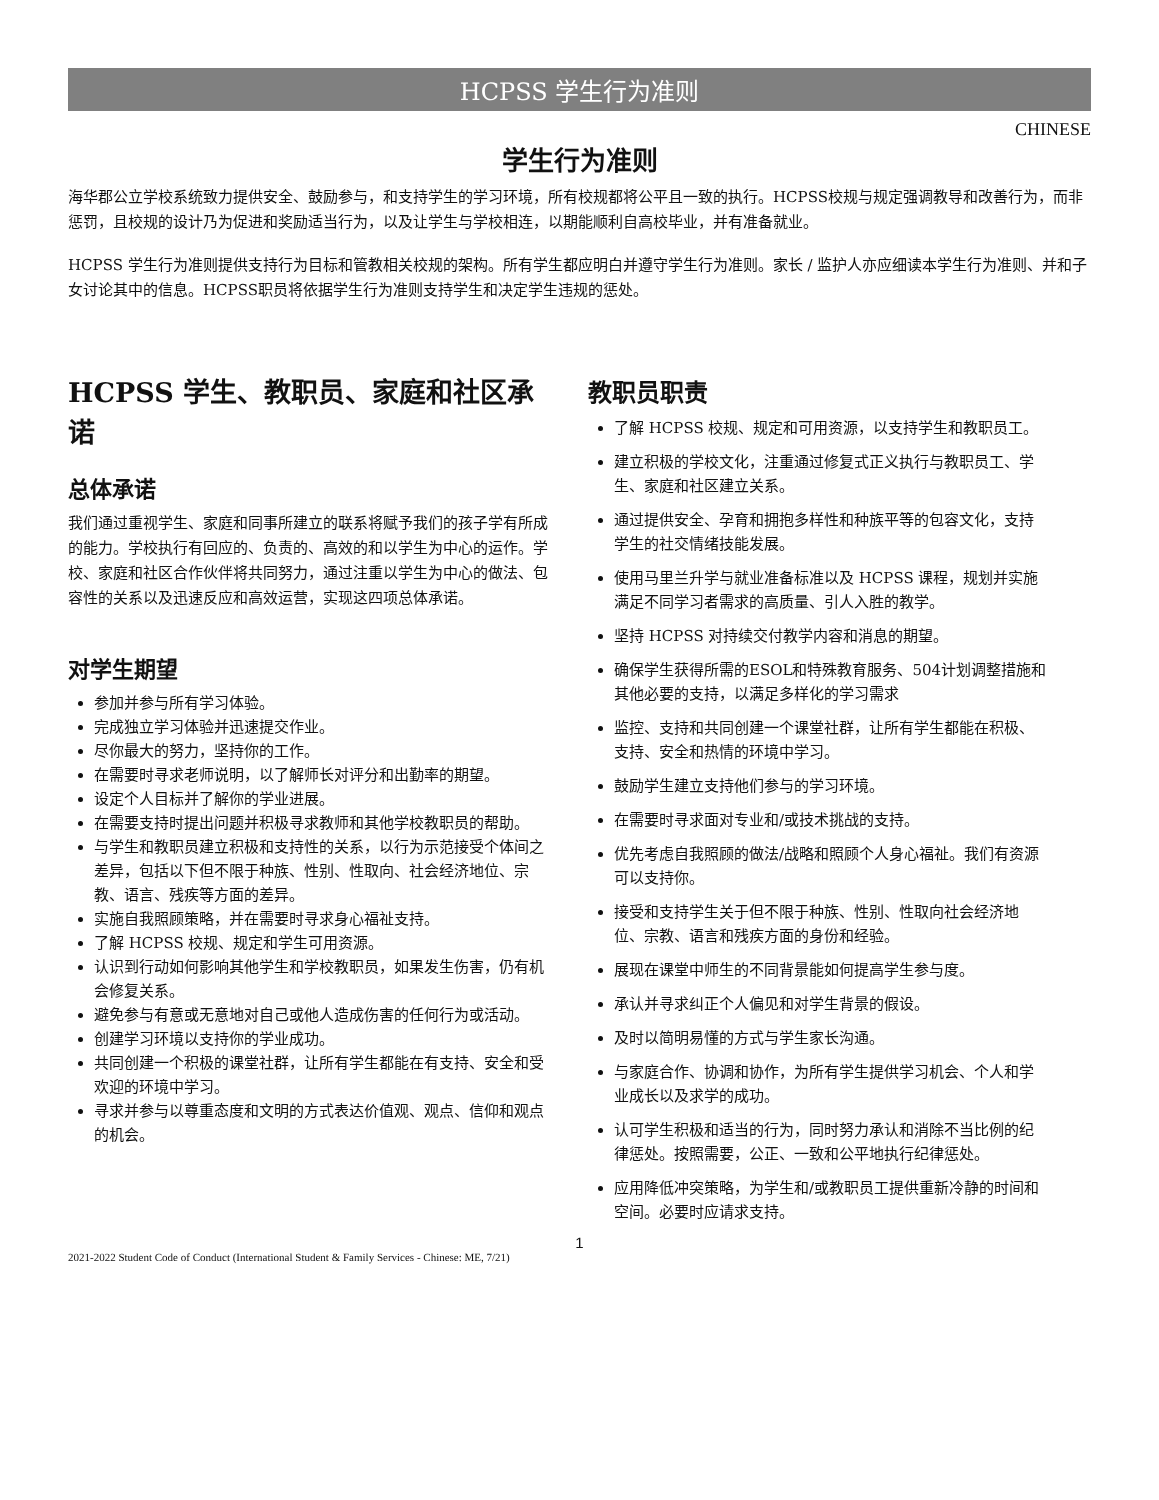HCPSS 学生行为准则
CHINESE
学生行为准则
海华郡公立学校系统致力提供安全、鼓励参与，和支持学生的学习环境，所有校规都将公平且一致的执行。HCPSS校规与规定强调教导和改善行为，而非惩罚，且校规的设计乃为促进和奖励适当行为，以及让学生与学校相连，以期能顺利自高校毕业，并有准备就业。
HCPSS 学生行为准则提供支持行为目标和管教相关校规的架构。所有学生都应明白并遵守学生行为准则。家长 / 监护人亦应细读本学生行为准则、并和子女讨论其中的信息。HCPSS职员将依据学生行为准则支持学生和决定学生违规的惩处。
HCPSS 学生、教职员、家庭和社区承诺
总体承诺
我们通过重视学生、家庭和同事所建立的联系将赋予我们的孩子学有所成的能力。学校执行有回应的、负责的、高效的和以学生为中心的运作。学校、家庭和社区合作伙伴将共同努力，通过注重以学生为中心的做法、包容性的关系以及迅速反应和高效运营，实现这四项总体承诺。
对学生期望
参加并参与所有学习体验。
完成独立学习体验并迅速提交作业。
尽你最大的努力，坚持你的工作。
在需要时寻求老师说明，以了解师长对评分和出勤率的期望。
设定个人目标并了解你的学业进展。
在需要支持时提出问题并积极寻求教师和其他学校教职员的帮助。
与学生和教职员建立积极和支持性的关系，以行为示范接受个体间之差异，包括以下但不限于种族、性别、性取向、社会经济地位、宗教、语言、残疾等方面的差异。
实施自我照顾策略，并在需要时寻求身心福祉支持。
了解 HCPSS 校规、规定和学生可用资源。
认识到行动如何影响其他学生和学校教职员，如果发生伤害，仍有机会修复关系。
避免参与有意或无意地对自己或他人造成伤害的任何行为或活动。
创建学习环境以支持你的学业成功。
共同创建一个积极的课堂社群，让所有学生都能在有支持、安全和受欢迎的环境中学习。
寻求并参与以尊重态度和文明的方式表达价值观、观点、信仰和观点的机会。
教职员职责
了解 HCPSS 校规、规定和可用资源，以支持学生和教职员工。
建立积极的学校文化，注重通过修复式正义执行与教职员工、学生、家庭和社区建立关系。
通过提供安全、孕育和拥抱多样性和种族平等的包容文化，支持学生的社交情绪技能发展。
使用马里兰升学与就业准备标准以及 HCPSS 课程，规划并实施满足不同学习者需求的高质量、引人入胜的教学。
坚持 HCPSS 对持续交付教学内容和消息的期望。
确保学生获得所需的ESOL和特殊教育服务、504计划调整措施和其他必要的支持，以满足多样化的学习需求
监控、支持和共同创建一个课堂社群，让所有学生都能在积极、支持、安全和热情的环境中学习。
鼓励学生建立支持他们参与的学习环境。
在需要时寻求面对专业和/或技术挑战的支持。
优先考虑自我照顾的做法/战略和照顾个人身心福祉。我们有资源可以支持你。
接受和支持学生关于但不限于种族、性别、性取向社会经济地位、宗教、语言和残疾方面的身份和经验。
展现在课堂中师生的不同背景能如何提高学生参与度。
承认并寻求纠正个人偏见和对学生背景的假设。
及时以简明易懂的方式与学生家长沟通。
与家庭合作、协调和协作，为所有学生提供学习机会、个人和学业成长以及求学的成功。
认可学生积极和适当的行为，同时努力承认和消除不当比例的纪律惩处。按照需要，公正、一致和公平地执行纪律惩处。
应用降低冲突策略，为学生和/或教职员工提供重新冷静的时间和空间。必要时应请求支持。
1
2021-2022 Student Code of Conduct (International Student & Family Services - Chinese: ME, 7/21)